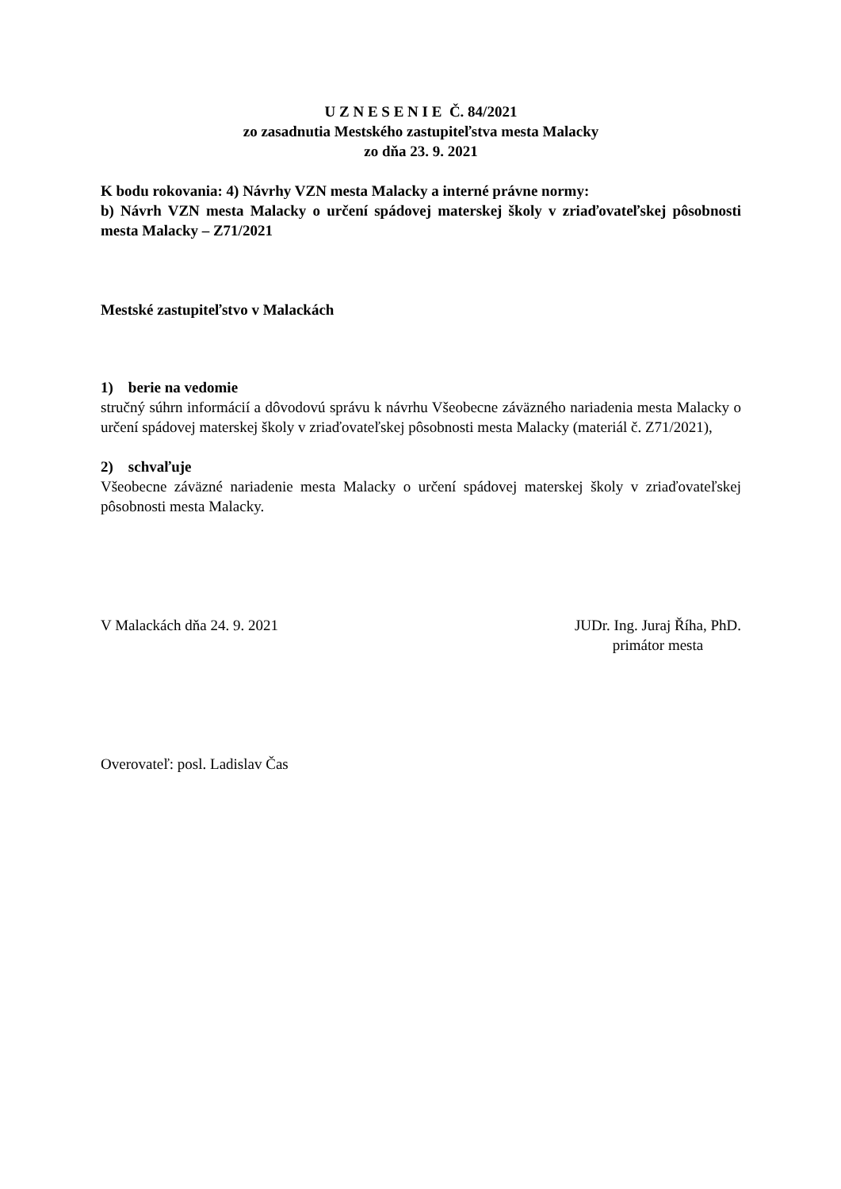U Z N E S E N I E Č. 84/2021
zo zasadnutia Mestského zastupiteľstva mesta Malacky
zo dňa 23. 9. 2021
K bodu rokovania: 4) Návrhy VZN mesta Malacky a interné právne normy:
b) Návrh VZN mesta Malacky o určení spádovej materskej školy v zriaďovateľskej pôsobnosti mesta Malacky – Z71/2021
Mestské zastupiteľstvo v Malackách
1) berie na vedomie
stručný súhrn informácií a dôvodovú správu k návrhu Všeobecne záväzného nariadenia mesta Malacky o určení spádovej materskej školy v zriaďovateľskej pôsobnosti mesta Malacky (materiál č. Z71/2021),
2) schvaľuje
Všeobecne záväzné nariadenie mesta Malacky o určení spádovej materskej školy v zriaďovateľskej pôsobnosti mesta Malacky.
V Malackách dňa 24. 9. 2021 JUDr. Ing. Juraj Říha, PhD.
primátor mesta
Overovateľ: posl. Ladislav Čas